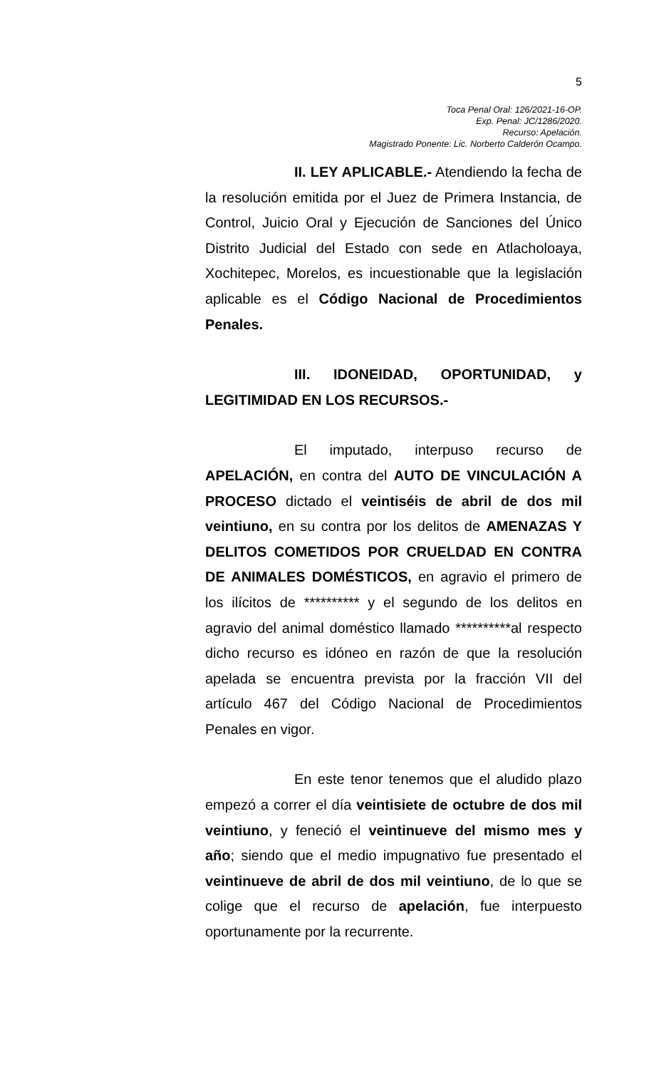5
Toca Penal Oral: 126/2021-16-OP.
Exp. Penal: JC/1286/2020.
Recurso: Apelación.
Magistrado Ponente: Lic. Norberto Calderón Ocampo.
II. LEY APLICABLE.- Atendiendo la fecha de la resolución emitida por el Juez de Primera Instancia, de Control, Juicio Oral y Ejecución de Sanciones del Único Distrito Judicial del Estado con sede en Atlacholoaya, Xochitepec, Morelos, es incuestionable que la legislación aplicable es el Código Nacional de Procedimientos Penales.
III. IDONEIDAD, OPORTUNIDAD, y LEGITIMIDAD EN LOS RECURSOS.-
El imputado, interpuso recurso de APELACIÓN, en contra del AUTO DE VINCULACIÓN A PROCESO dictado el veintiséis de abril de dos mil veintiuno, en su contra por los delitos de AMENAZAS Y DELITOS COMETIDOS POR CRUELDAD EN CONTRA DE ANIMALES DOMÉSTICOS, en agravio el primero de los ilícitos de ********** y el segundo de los delitos en agravio del animal doméstico llamado **********al respecto dicho recurso es idóneo en razón de que la resolución apelada se encuentra prevista por la fracción VII del artículo 467 del Código Nacional de Procedimientos Penales en vigor.
En este tenor tenemos que el aludido plazo empezó a correr el día veintisiete de octubre de dos mil veintiuno, y feneció el veintinueve del mismo mes y año; siendo que el medio impugnativo fue presentado el veintinueve de abril de dos mil veintiuno, de lo que se colige que el recurso de apelación, fue interpuesto oportunamente por la recurrente.